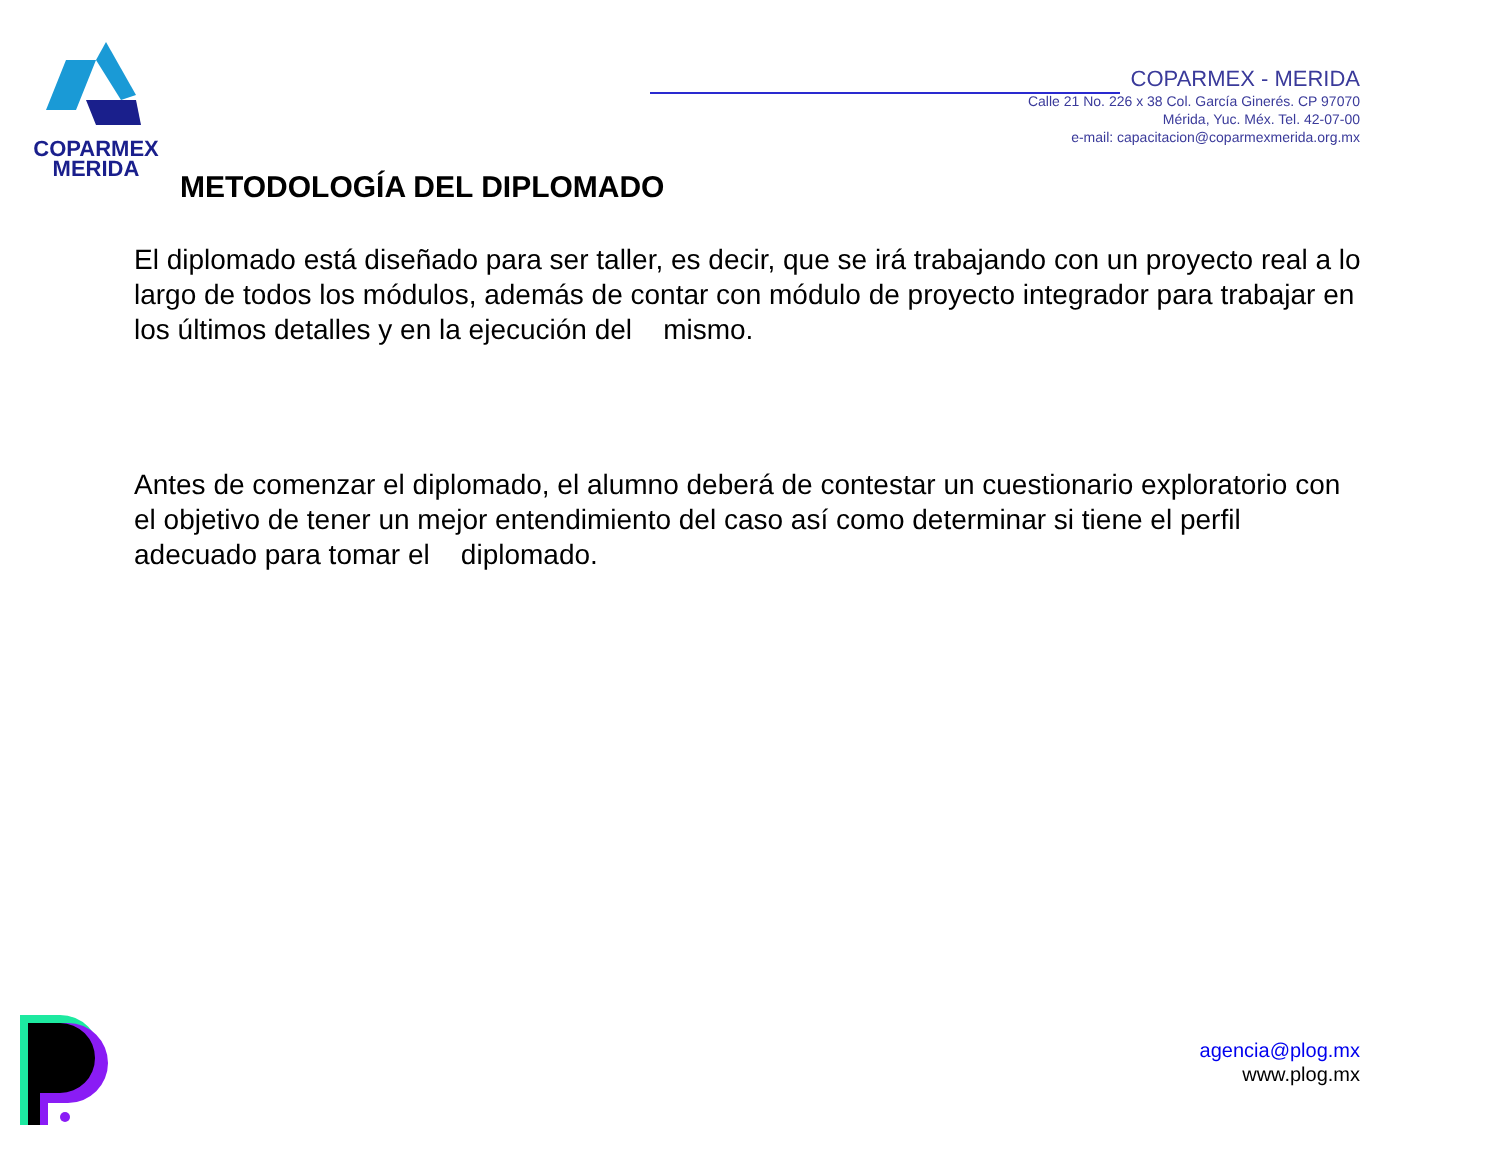COPARMEX
MERIDA
COPARMEX - MERIDA
Calle 21 No. 226 x 38 Col. García Ginerés. CP 97070
Mérida, Yuc. Méx. Tel. 42-07-00
e-mail: capacitacion@coparmexmerida.org.mx
METODOLOGÍA DEL DIPLOMADO
El diplomado está diseñado para ser taller, es decir, que se irá trabajando con un proyecto real a lo largo de todos los módulos, además de contar con módulo de proyecto integrador para trabajar en los últimos detalles y en la ejecución del mismo.
Antes de comenzar el diplomado, el alumno deberá de contestar un cuestionario exploratorio con el objetivo de tener un mejor entendimiento del caso así como determinar si tiene el perfil adecuado para tomar el diplomado.
agencia@plog.mx
www.plog.mx